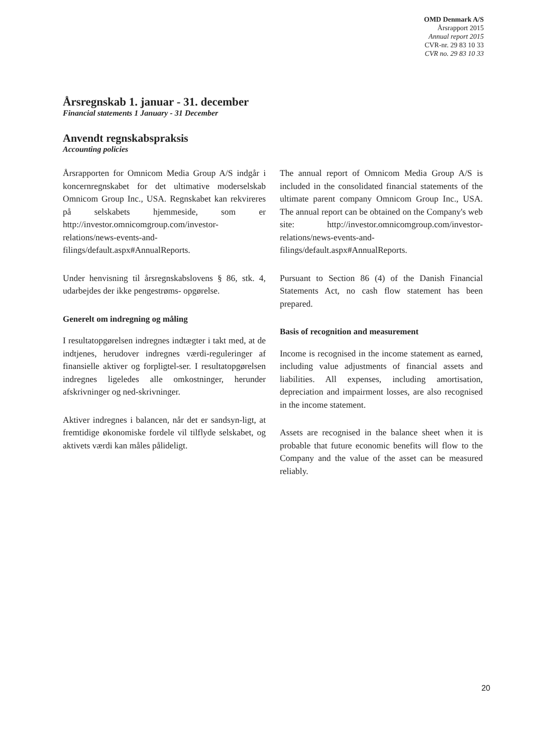OMD Denmark A/S
Årsrapport 2015
Annual report 2015
CVR-nr. 29 83 10 33
CVR no. 29 83 10 33
Årsregnskab 1. januar - 31. december
Financial statements 1 January - 31 December
Anvendt regnskabspraksis
Accounting policies
Årsrapporten for Omnicom Media Group A/S indgår i koncernregnskabet for det ultimative moderselskab Omnicom Group Inc., USA. Regnskabet kan rekvireres på selskabets hjemmeside, som er http://investor.omnicomgroup.com/investor-relations/news-events-and-filings/default.aspx#AnnualReports.
Under henvisning til årsregnskabslovens § 86, stk. 4, udarbejdes der ikke pengestrøms- opgørelse.
Generelt om indregning og måling
I resultatopgørelsen indregnes indtægter i takt med, at de indtjenes, herudover indregnes værdi-reguleringer af finansielle aktiver og forpligtel-ser. I resultatopgørelsen indregnes ligeledes alle omkostninger, herunder afskrivninger og ned-skrivninger.
Aktiver indregnes i balancen, når det er sandsyn-ligt, at fremtidige økonomiske fordele vil tilflyde selskabet, og aktivets værdi kan måles pålideligt.
The annual report of Omnicom Media Group A/S is included in the consolidated financial statements of the ultimate parent company Omnicom Group Inc., USA. The annual report can be obtained on the Company's web site: http://investor.omnicomgroup.com/investor-relations/news-events-and-filings/default.aspx#AnnualReports.
Pursuant to Section 86 (4) of the Danish Financial Statements Act, no cash flow statement has been prepared.
Basis of recognition and measurement
Income is recognised in the income statement as earned, including value adjustments of financial assets and liabilities. All expenses, including amortisation, depreciation and impairment losses, are also recognised in the income statement.
Assets are recognised in the balance sheet when it is probable that future economic benefits will flow to the Company and the value of the asset can be measured reliably.
20